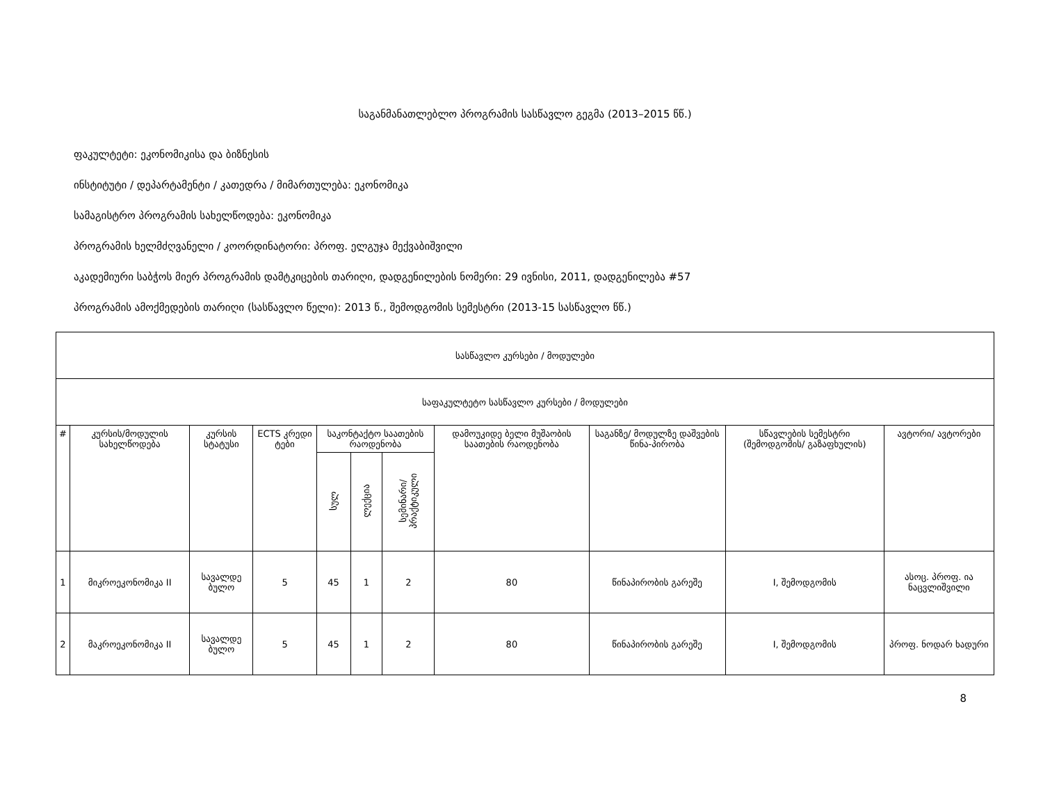საგანმანათლებლო პროგრამის სასწავლო გეგმა (2013–2015 წწ.)
ფაკულტეტი: ეკონომიკისა და ბიზნესის
ინსტიტუტი / დეპარტამენტი / კათედრა / მიმართულება: ეკონომიკა
სამაგისტრო პროგრამის სახელწოდება: ეკონომიკა
პროგრამის ხელმძღვანელი / კოორდინატორი: პროფ. ელგუჯა მექვაბიშვილი
აკადემიური საბჭოს მიერ პროგრამის დამტკიცების თარიღი, დადგენილების ნომერი: 29 ივნისი, 2011, დადგენილება #57
პროგრამის ამოქმედების თარიღი (სასწავლო წელი): 2013 წ., შემოდგომის სემესტრი (2013-15 სასწავლო წწ.)
| სასწავლო კურსები / მოდულები | | | | | | | | | | |
| საფაკულტეტო სასწავლო კურსები / მოდულები | | | | | | | | | | |
| # | კურსის/მოდულის სახელწოდება | კურსის სტატუსი | ECTS კრედი ტები | საკონტაქტო საათების რაოდენობა | | | დამოუკიდე ბელი მუშაობის საათების რაოდენობა | საგანზე/ მოდულზე დაშვების წინა-პირობა | სწავლების სემესტრი (შემოდგომის/ გაზაფხულის) | ავტორი/ ავტორები |
| | | | | სულ | ლექცია | სემინარი/ პრაქტიკული | | | | |
| 1 | მიკროეკონომიკა II | სავალდე ბულო | 5 | 45 | 1 | 2 | 80 | წინაპირობის გარეშე | I, შემოდგომის | ასოც. პროფ. ია ნაცვლიშვილი |
| 2 | მაკროეკონომიკა II | სავალდე ბულო | 5 | 45 | 1 | 2 | 80 | წინაპირობის გარეშე | I, შემოდგომის | პროფ. ნოდარ ხადური |
8